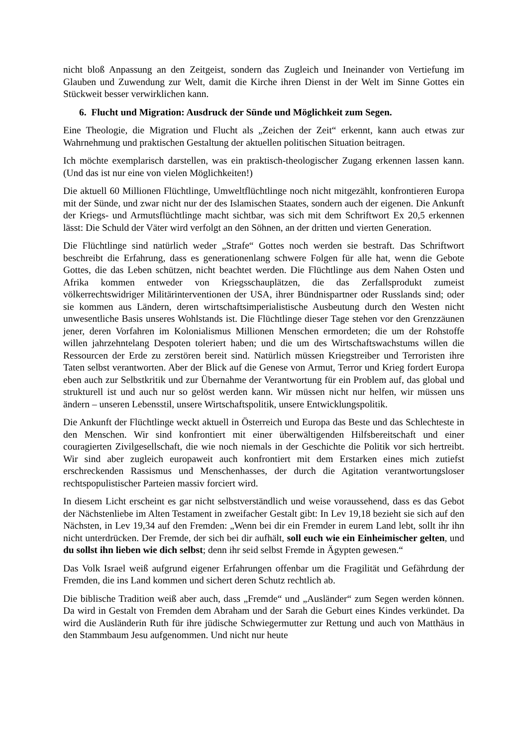nicht bloß Anpassung an den Zeitgeist, sondern das Zugleich und Ineinander von Vertiefung im Glauben und Zuwendung zur Welt, damit die Kirche ihren Dienst in der Welt im Sinne Gottes ein Stückweit besser verwirklichen kann.
6. Flucht und Migration: Ausdruck der Sünde und Möglichkeit zum Segen.
Eine Theologie, die Migration und Flucht als „Zeichen der Zeit“ erkennt, kann auch etwas zur Wahrnehmung und praktischen Gestaltung der aktuellen politischen Situation beitragen.
Ich möchte exemplarisch darstellen, was ein praktisch-theologischer Zugang erkennen lassen kann. (Und das ist nur eine von vielen Möglichkeiten!)
Die aktuell 60 Millionen Flüchtlinge, Umweltflüchtlinge noch nicht mitgezählt, konfrontieren Europa mit der Sünde, und zwar nicht nur der des Islamischen Staates, sondern auch der eigenen. Die Ankunft der Kriegs- und Armutsflüchtlinge macht sichtbar, was sich mit dem Schriftwort Ex 20,5 erkennen lässt: Die Schuld der Väter wird verfolgt an den Söhnen, an der dritten und vierten Generation.
Die Flüchtlinge sind natürlich weder „Strafe“ Gottes noch werden sie bestraft. Das Schriftwort beschreibt die Erfahrung, dass es generationenlang schwere Folgen für alle hat, wenn die Gebote Gottes, die das Leben schützen, nicht beachtet werden. Die Flüchtlinge aus dem Nahen Osten und Afrika kommen entweder von Kriegsschauplätzen, die das Zerfallsprodukt zumeist völkerrechtswidriger Militärinterventionen der USA, ihrer Bündnispartner oder Russlands sind; oder sie kommen aus Ländern, deren wirtschaftsimperialistische Ausbeutung durch den Westen nicht unwesentliche Basis unseres Wohlstands ist. Die Flüchtlinge dieser Tage stehen vor den Grenzzäunen jener, deren Vorfahren im Kolonialismus Millionen Menschen ermordeten; die um der Rohstoffe willen jahrzehntelang Despoten toleriert haben; und die um des Wirtschaftswachstums willen die Ressourcen der Erde zu zerstören bereit sind. Natürlich müssen Kriegstreiber und Terroristen ihre Taten selbst verantworten. Aber der Blick auf die Genese von Armut, Terror und Krieg fordert Europa eben auch zur Selbstkritik und zur Übernahme der Verantwortung für ein Problem auf, das global und strukturell ist und auch nur so gelöst werden kann. Wir müssen nicht nur helfen, wir müssen uns ändern – unseren Lebensstil, unsere Wirtschaftspolitik, unsere Entwicklungspolitik.
Die Ankunft der Flüchtlinge weckt aktuell in Österreich und Europa das Beste und das Schlechteste in den Menschen. Wir sind konfrontiert mit einer überwältigenden Hilfsbereitschaft und einer couragierten Zivilgesellschaft, die wie noch niemals in der Geschichte die Politik vor sich hertreibt. Wir sind aber zugleich europaweit auch konfrontiert mit dem Erstarken eines mich zutiefst erschreckenden Rassismus und Menschenhasses, der durch die Agitation verantwortungsloser rechtspopulistischer Parteien massiv forciert wird.
In diesem Licht erscheint es gar nicht selbstverständlich und weise voraussehend, dass es das Gebot der Nächstenliebe im Alten Testament in zweifacher Gestalt gibt: In Lev 19,18 bezieht sie sich auf den Nächsten, in Lev 19,34 auf den Fremden: „Wenn bei dir ein Fremder in eurem Land lebt, sollt ihr ihn nicht unterdrücken. Der Fremde, der sich bei dir aufhält, soll euch wie ein Einheimischer gelten, und du sollst ihn lieben wie dich selbst; denn ihr seid selbst Fremde in Ägypten gewesen.“
Das Volk Israel weiß aufgrund eigener Erfahrungen offenbar um die Fragilität und Gefährdung der Fremden, die ins Land kommen und sichert deren Schutz rechtlich ab.
Die biblische Tradition weiß aber auch, dass „Fremde“ und „Ausländer“ zum Segen werden können. Da wird in Gestalt von Fremden dem Abraham und der Sarah die Geburt eines Kindes verkündet. Da wird die Ausländerin Ruth für ihre jüdische Schwiegermutter zur Rettung und auch von Matthäus in den Stammbaum Jesu aufgenommen. Und nicht nur heute